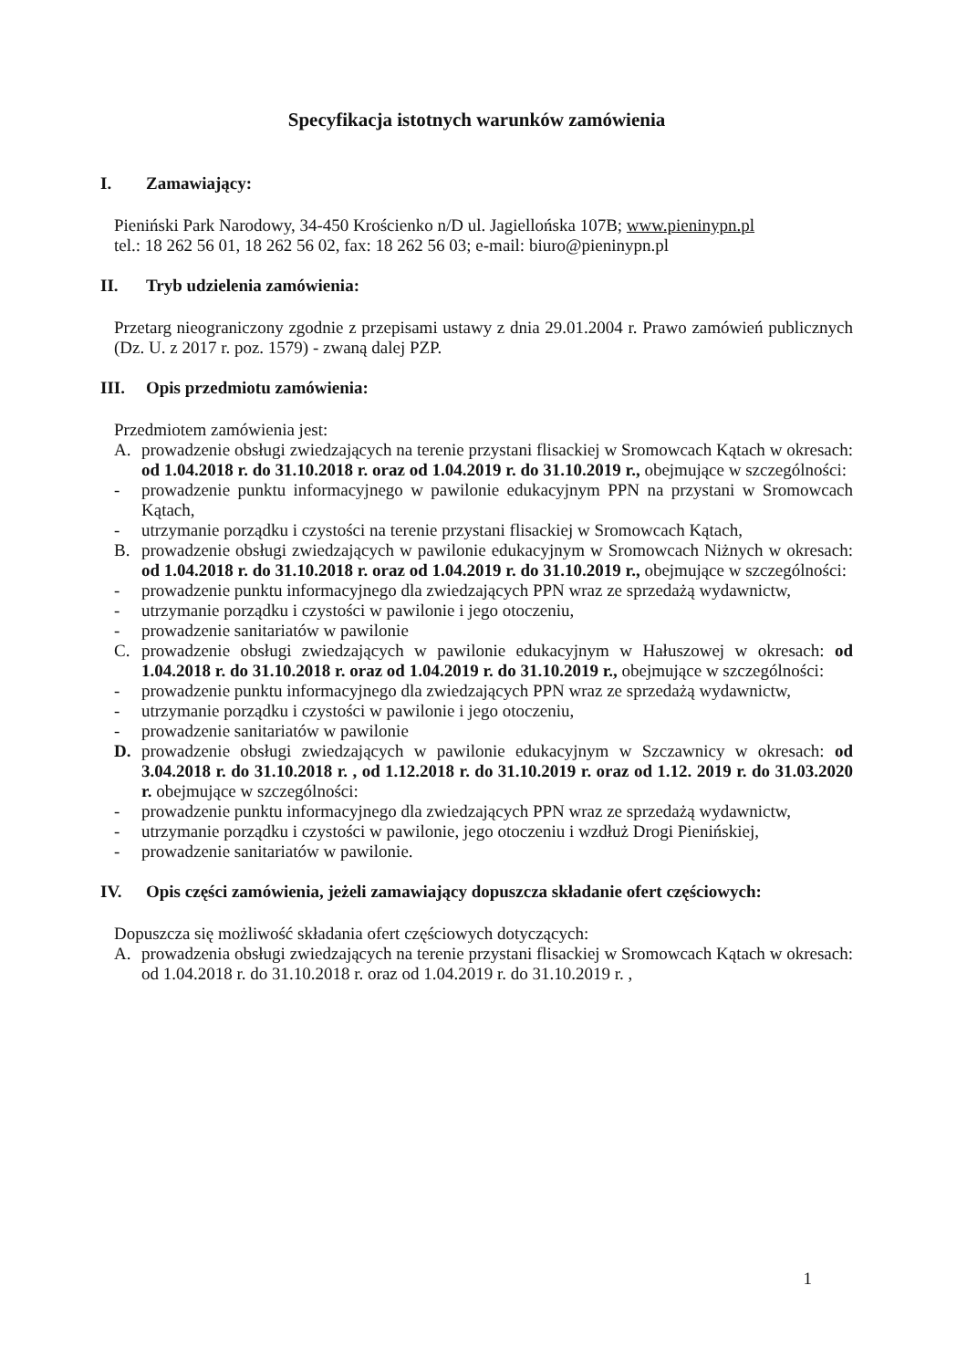Specyfikacja istotnych warunków zamówienia
I. Zamawiający:
Pieniński Park Narodowy, 34-450 Krościenko n/D ul. Jagiellońska 107B; www.pieninypn.pl
tel.: 18 262 56 01, 18 262 56 02, fax: 18 262 56 03; e-mail: biuro@pieninypn.pl
II. Tryb udzielenia zamówienia:
Przetarg nieograniczony zgodnie z przepisami ustawy z dnia 29.01.2004 r. Prawo zamówień publicznych (Dz. U. z 2017 r. poz. 1579) - zwaną dalej PZP.
III. Opis przedmiotu zamówienia:
Przedmiotem zamówienia jest:
A. prowadzenie obsługi zwiedzających na terenie przystani flisackiej w Sromowcach Kątach w okresach: od 1.04.2018 r. do 31.10.2018 r. oraz od 1.04.2019 r. do 31.10.2019 r., obejmujące w szczególności:
- prowadzenie punktu informacyjnego w pawilonie edukacyjnym PPN na przystani w Sromowcach Kątach,
- utrzymanie porządku i czystości na terenie przystani flisackiej w Sromowcach Kątach,
B. prowadzenie obsługi zwiedzających w pawilonie edukacyjnym w Sromowcach Niżnych w okresach: od 1.04.2018 r. do 31.10.2018 r. oraz od 1.04.2019 r. do 31.10.2019 r., obejmujące w szczególności:
- prowadzenie punktu informacyjnego dla zwiedzających PPN wraz ze sprzedażą wydawnictw,
- utrzymanie porządku i czystości w pawilonie i jego otoczeniu,
- prowadzenie sanitariatów w pawilonie
C. prowadzenie obsługi zwiedzających w pawilonie edukacyjnym w Hałuszowej w okresach: od 1.04.2018 r. do 31.10.2018 r. oraz od 1.04.2019 r. do 31.10.2019 r., obejmujące w szczególności:
- prowadzenie punktu informacyjnego dla zwiedzających PPN wraz ze sprzedażą wydawnictw,
- utrzymanie porządku i czystości w pawilonie i jego otoczeniu,
- prowadzenie sanitariatów w pawilonie
D. prowadzenie obsługi zwiedzających w pawilonie edukacyjnym w Szczawnicy w okresach: od 3.04.2018 r. do 31.10.2018 r. , od 1.12.2018 r. do 31.10.2019 r. oraz od 1.12. 2019 r. do 31.03.2020 r. obejmujące w szczególności:
- prowadzenie punktu informacyjnego dla zwiedzających PPN wraz ze sprzedażą wydawnictw,
- utrzymanie porządku i czystości w pawilonie, jego otoczeniu i wzdłuż Drogi Pienińskiej,
- prowadzenie sanitariatów w pawilonie.
IV. Opis części zamówienia, jeżeli zamawiający dopuszcza składanie ofert częściowych:
Dopuszcza się możliwość składania ofert częściowych dotyczących:
A. prowadzenia obsługi zwiedzających na terenie przystani flisackiej w Sromowcach Kątach w okresach: od 1.04.2018 r. do 31.10.2018 r. oraz od 1.04.2019 r. do 31.10.2019 r. ,
1